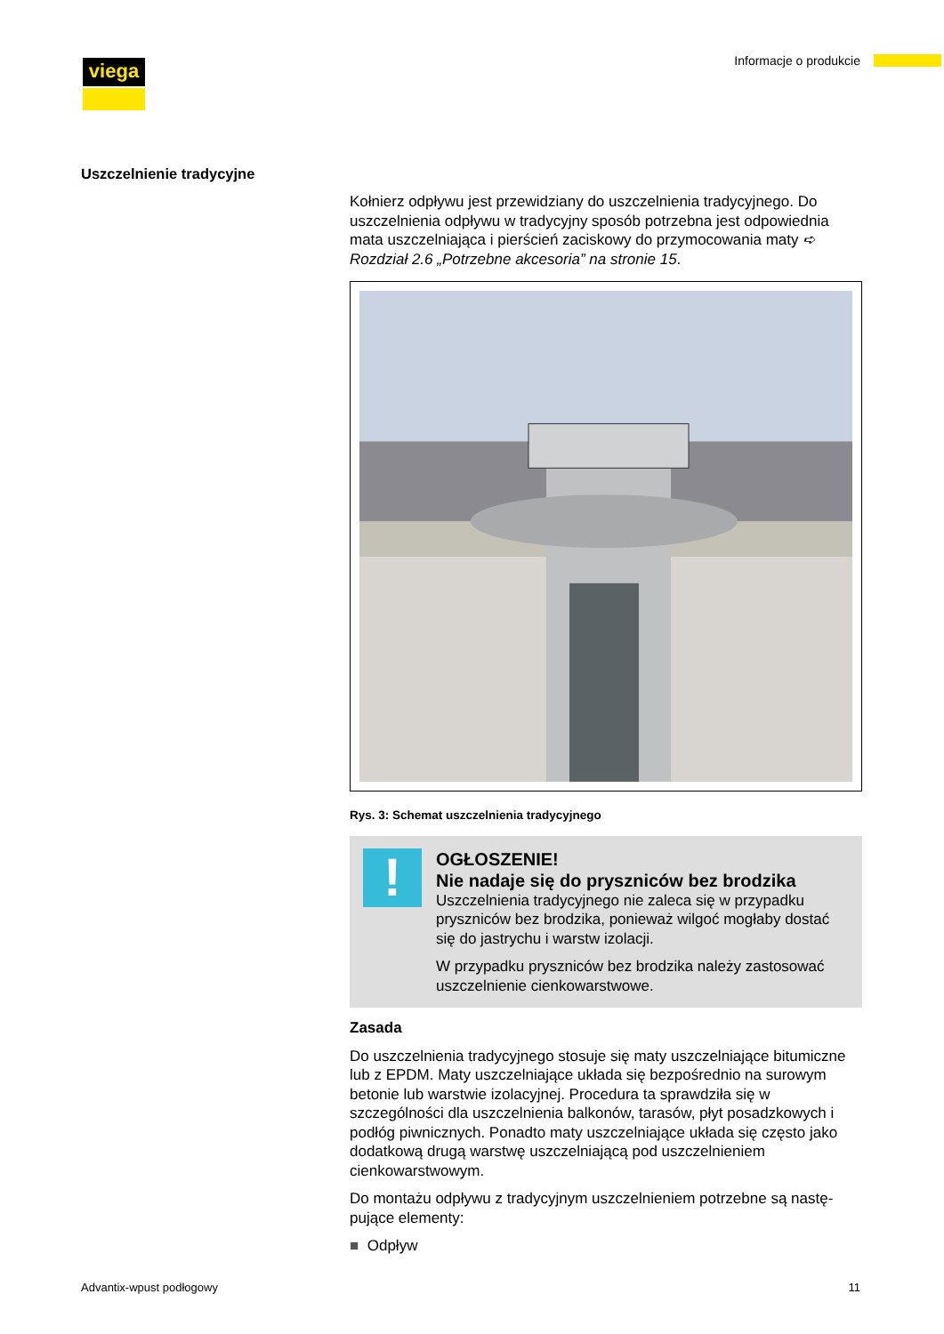viega Informacje o produkcie
Uszczelnienie tradycyjne
Kołnierz odpływu jest przewidziany do uszczelnienia tradycyjnego. Do uszczelnienia odpływu w tradycyjny sposób potrzebna jest odpowiednia mata uszczelniająca i pierścień zaciskowy do przymocowania maty ➪ Rozdział 2.6 „Potrzebne akcesoria” na stronie 15.
Rys. 3: Schemat uszczelnienia tradycyjnego
!
OGŁOSZENIE!
Nie nadaje się do pryszniców bez brodzika
Uszczelnienia tradycyjnego nie zaleca się w przypadku pryszniców bez brodzika, ponieważ wilgoć mogłaby dostać się do jastrychu i warstw izolacji.
W przypadku pryszniców bez brodzika należy zastosować uszczelnienie cienkowarstwowe.
Zasada
Do uszczelnienia tradycyjnego stosuje się maty uszczelniające bitu­miczne lub z EPDM. Maty uszczelniające układa się bezpośrednio na surowym betonie lub warstwie izolacyjnej. Procedura ta sprawdziła się w szczególności dla uszczelnienia balkonów, tarasów, płyt posadzko­wych i podłóg piwnicznych. Ponadto maty uszczelniające układa się często jako dodatkową drugą warstwę uszczelniającą pod uszczelnie­niem cienkowarstwowym.
Do montażu odpływu z tradycyjnym uszczelnieniem potrzebne są nastę­pujące elementy:
■ Odpływ
Advantix-wpust podłogowy 11